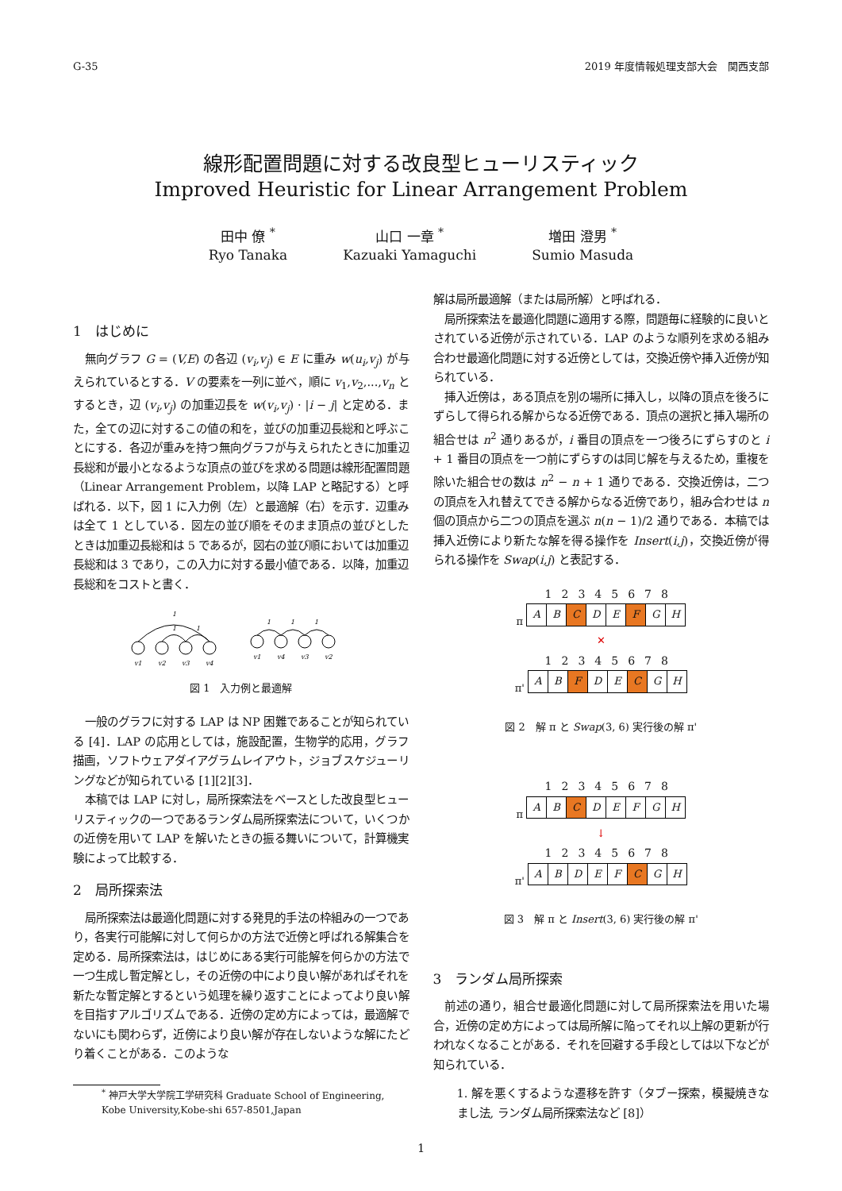G-35 2019 年度情報処理支部大会　関西支部
線形配置問題に対する改良型ヒューリスティック
Improved Heuristic for Linear Arrangement Problem
田中 僚 <sup>*</sup>
Ryo Tanaka
山口 一章 <sup>*</sup>
Kazuaki Yamaguchi
増田 澄男 <sup>*</sup>
Sumio Masuda
1　はじめに
無向グラフ G = (V,E) の各辺 (v<sub>i</sub>,v<sub>j</sub>) ∈ E に重み w(u<sub>i</sub>,v<sub>j</sub>) が与えられているとする．V の要素を一列に並べ，順に v<sub>1</sub>,v<sub>2</sub>,...,v<sub>n</sub> とするとき，辺 (v<sub>i</sub>,v<sub>j</sub>) の加重辺長を w(v<sub>i</sub>,v<sub>j</sub>) · |i − j| と定める．また，全ての辺に対するこの値の和を，並びの加重辺長総和と呼ぶことにする．各辺が重みを持つ無向グラフが与えられたときに加重辺長総和が最小となるような頂点の並びを求める問題は線形配置問題（Linear Arrangement Problem，以降 LAP と略記する）と呼ばれる．以下，図 1 に入力例（左）と最適解（右）を示す．辺重みは全て 1 としている．図左の並び順をそのまま頂点の並びとしたときは加重辺長総和は 5 であるが，図右の並び順においては加重辺長総和は 3 であり，この入力に対する最小値である．以降，加重辺長総和をコストと書く．
v1
v2
v3
v4
v1
v4
v3
v2
1
1
1
1
1
1
図 1　入力例と最適解
一般のグラフに対する LAP は NP 困難であることが知られている [4]．LAP の応用としては，施設配置，生物学的応用，グラフ描画，ソフトウェアダイアグラムレイアウト，ジョブスケジューリングなどが知られている [1][2][3]．
本稿では LAP に対し，局所探索法をベースとした改良型ヒューリスティックの一つであるランダム局所探索法について，いくつかの近傍を用いて LAP を解いたときの振る舞いについて，計算機実験によって比較する．
2　局所探索法
局所探索法は最適化問題に対する発見的手法の枠組みの一つであり，各実行可能解に対して何らかの方法で近傍と呼ばれる解集合を定める．局所探索法は，はじめにある実行可能解を何らかの方法で一つ生成し暫定解とし，その近傍の中により良い解があればそれを新たな暫定解とするという処理を繰り返すことによってより良い解を目指すアルゴリズムである．近傍の定め方によっては，最適解でないにも関わらず，近傍により良い解が存在しないような解にたどり着くことがある．このような
<sup>*</sup> 神戸大学大学院工学研究科 Graduate School of Engineering, Kobe University,Kobe-shi 657-8501,Japan
解は局所最適解（または局所解）と呼ばれる．
局所探索法を最適化問題に適用する際，問題毎に経験的に良いとされている近傍が示されている．LAP のような順列を求める組み合わせ最適化問題に対する近傍としては，交換近傍や挿入近傍が知られている．
挿入近傍は，ある頂点を別の場所に挿入し，以降の頂点を後ろにずらして得られる解からなる近傍である．頂点の選択と挿入場所の組合せは n<sup>2</sup> 通りあるが，i 番目の頂点を一つ後ろにずらすのと i + 1 番目の頂点を一つ前にずらすのは同じ解を与えるため，重複を除いた組合せの数は n<sup>2</sup> − n + 1 通りである．交換近傍は，二つの頂点を入れ替えてできる解からなる近傍であり，組み合わせは n 個の頂点から二つの頂点を選ぶ n(n − 1)/2 通りである．本稿では挿入近傍により新たな解を得る操作を Insert(i,j)，交換近傍が得られる操作を Swap(i,j) と表記する．
12345678
π
| A | B | C | D | E | F | G | H |
✕
12345678
π'
| A | B | F | D | E | C | G | H |
図 2　解 π と Swap(3, 6) 実行後の解 π'
12345678
π
| A | B | C | D | E | F | G | H |
↓
12345678
π'
| A | B | D | E | F | C | G | H |
図 3　解 π と Insert(3, 6) 実行後の解 π'
3　ランダム局所探索
前述の通り，組合せ最適化問題に対して局所探索法を用いた場合，近傍の定め方によっては局所解に陥ってそれ以上解の更新が行われなくなることがある．それを回避する手段としては以下などが知られている．
1. 解を悪くするような遷移を許す（タブー探索，模擬焼きなまし法, ランダム局所探索法など [8]）
1